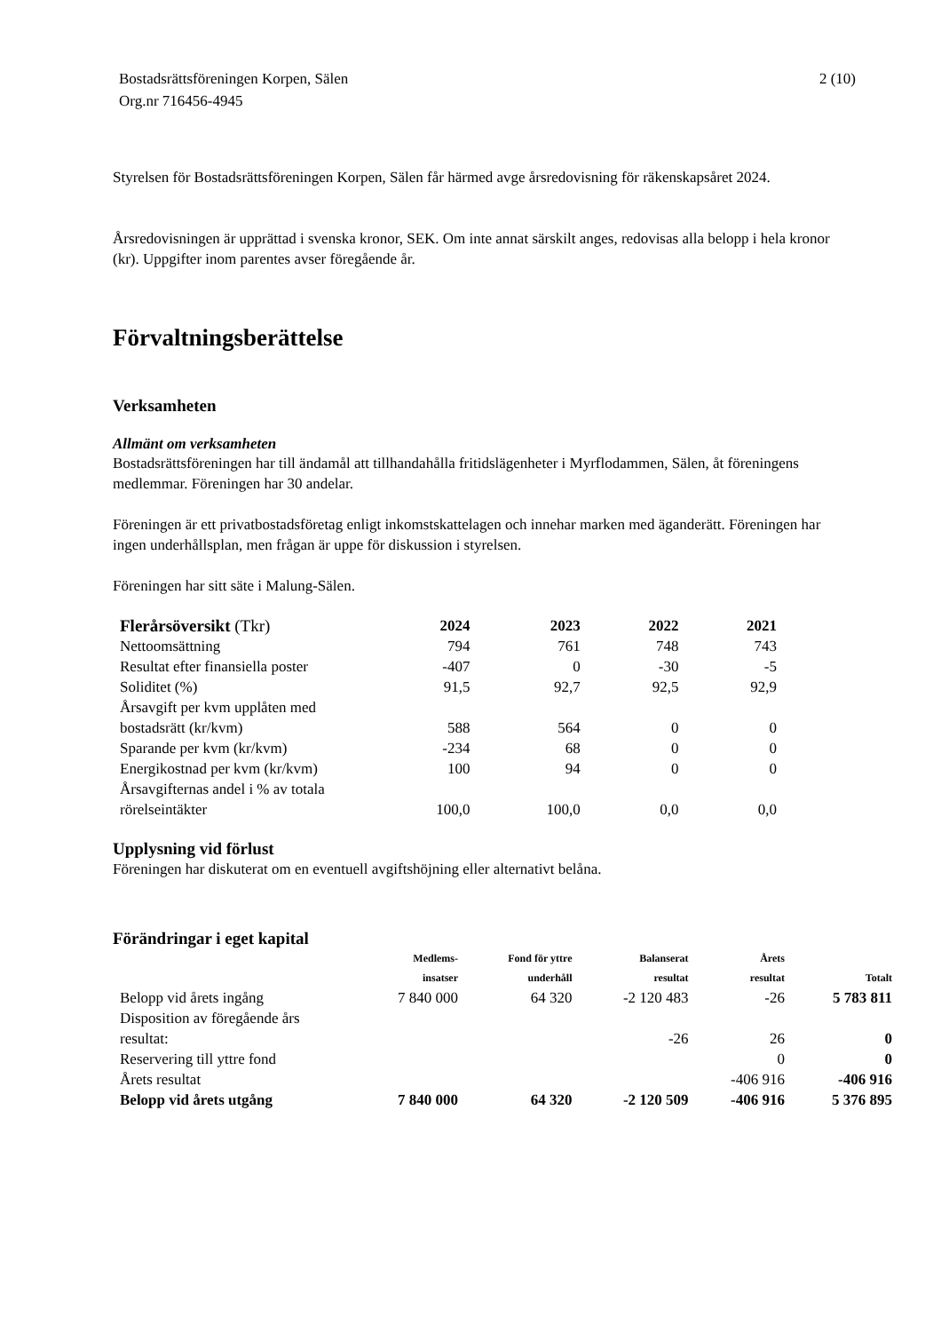Bostadsrättsföreningen Korpen, Sälen
Org.nr 716456-4945
2 (10)
Styrelsen för Bostadsrättsföreningen Korpen, Sälen får härmed avge årsredovisning för räkenskapsåret 2024.
Årsredovisningen är upprättad i svenska kronor, SEK. Om inte annat särskilt anges, redovisas alla belopp i hela kronor (kr). Uppgifter inom parentes avser föregående år.
Förvaltningsberättelse
Verksamheten
Allmänt om verksamheten
Bostadsrättsföreningen har till ändamål att tillhandahålla fritidslägenheter i Myrflodammen, Sälen, åt föreningens medlemmar. Föreningen har 30 andelar.
Föreningen är ett privatbostadsföretag enligt inkomstskattelagen och innehar marken med äganderätt. Föreningen har ingen underhållsplan, men frågan är uppe för diskussion i styrelsen.
Föreningen har sitt säte i Malung-Sälen.
| Flerårsöversikt (Tkr) | 2024 | 2023 | 2022 | 2021 |
| Nettoomsättning | 794 | 761 | 748 | 743 |
| Resultat efter finansiella poster | -407 | 0 | -30 | -5 |
| Soliditet (%) | 91,5 | 92,7 | 92,5 | 92,9 |
| Årsavgift per kvm upplåten med bostadsrätt (kr/kvm) | 588 | 564 | 0 | 0 |
| Sparande per kvm (kr/kvm) | -234 | 68 | 0 | 0 |
| Energikostnad per kvm (kr/kvm) | 100 | 94 | 0 | 0 |
| Årsavgifternas andel i % av totala rörelseintäkter | 100,0 | 100,0 | 0,0 | 0,0 |
Upplysning vid förlust
Föreningen har diskuterat om en eventuell avgiftshöjning eller alternativt belåna.
Förändringar i eget kapital
| | Medlems- insatser | Fond för yttre underhåll | Balanserat resultat | Årets resultat | Totalt |
| --- | --- | --- | --- | --- | --- |
| Belopp vid årets ingång | 7 840 000 | 64 320 | -2 120 483 | -26 | 5 783 811 |
| Disposition av föregående års resultat: | | | -26 | 26 | 0 |
| Reservering till yttre fond | | | | 0 | 0 |
| Årets resultat | | | | -406 916 | -406 916 |
| Belopp vid årets utgång | 7 840 000 | 64 320 | -2 120 509 | -406 916 | 5 376 895 |